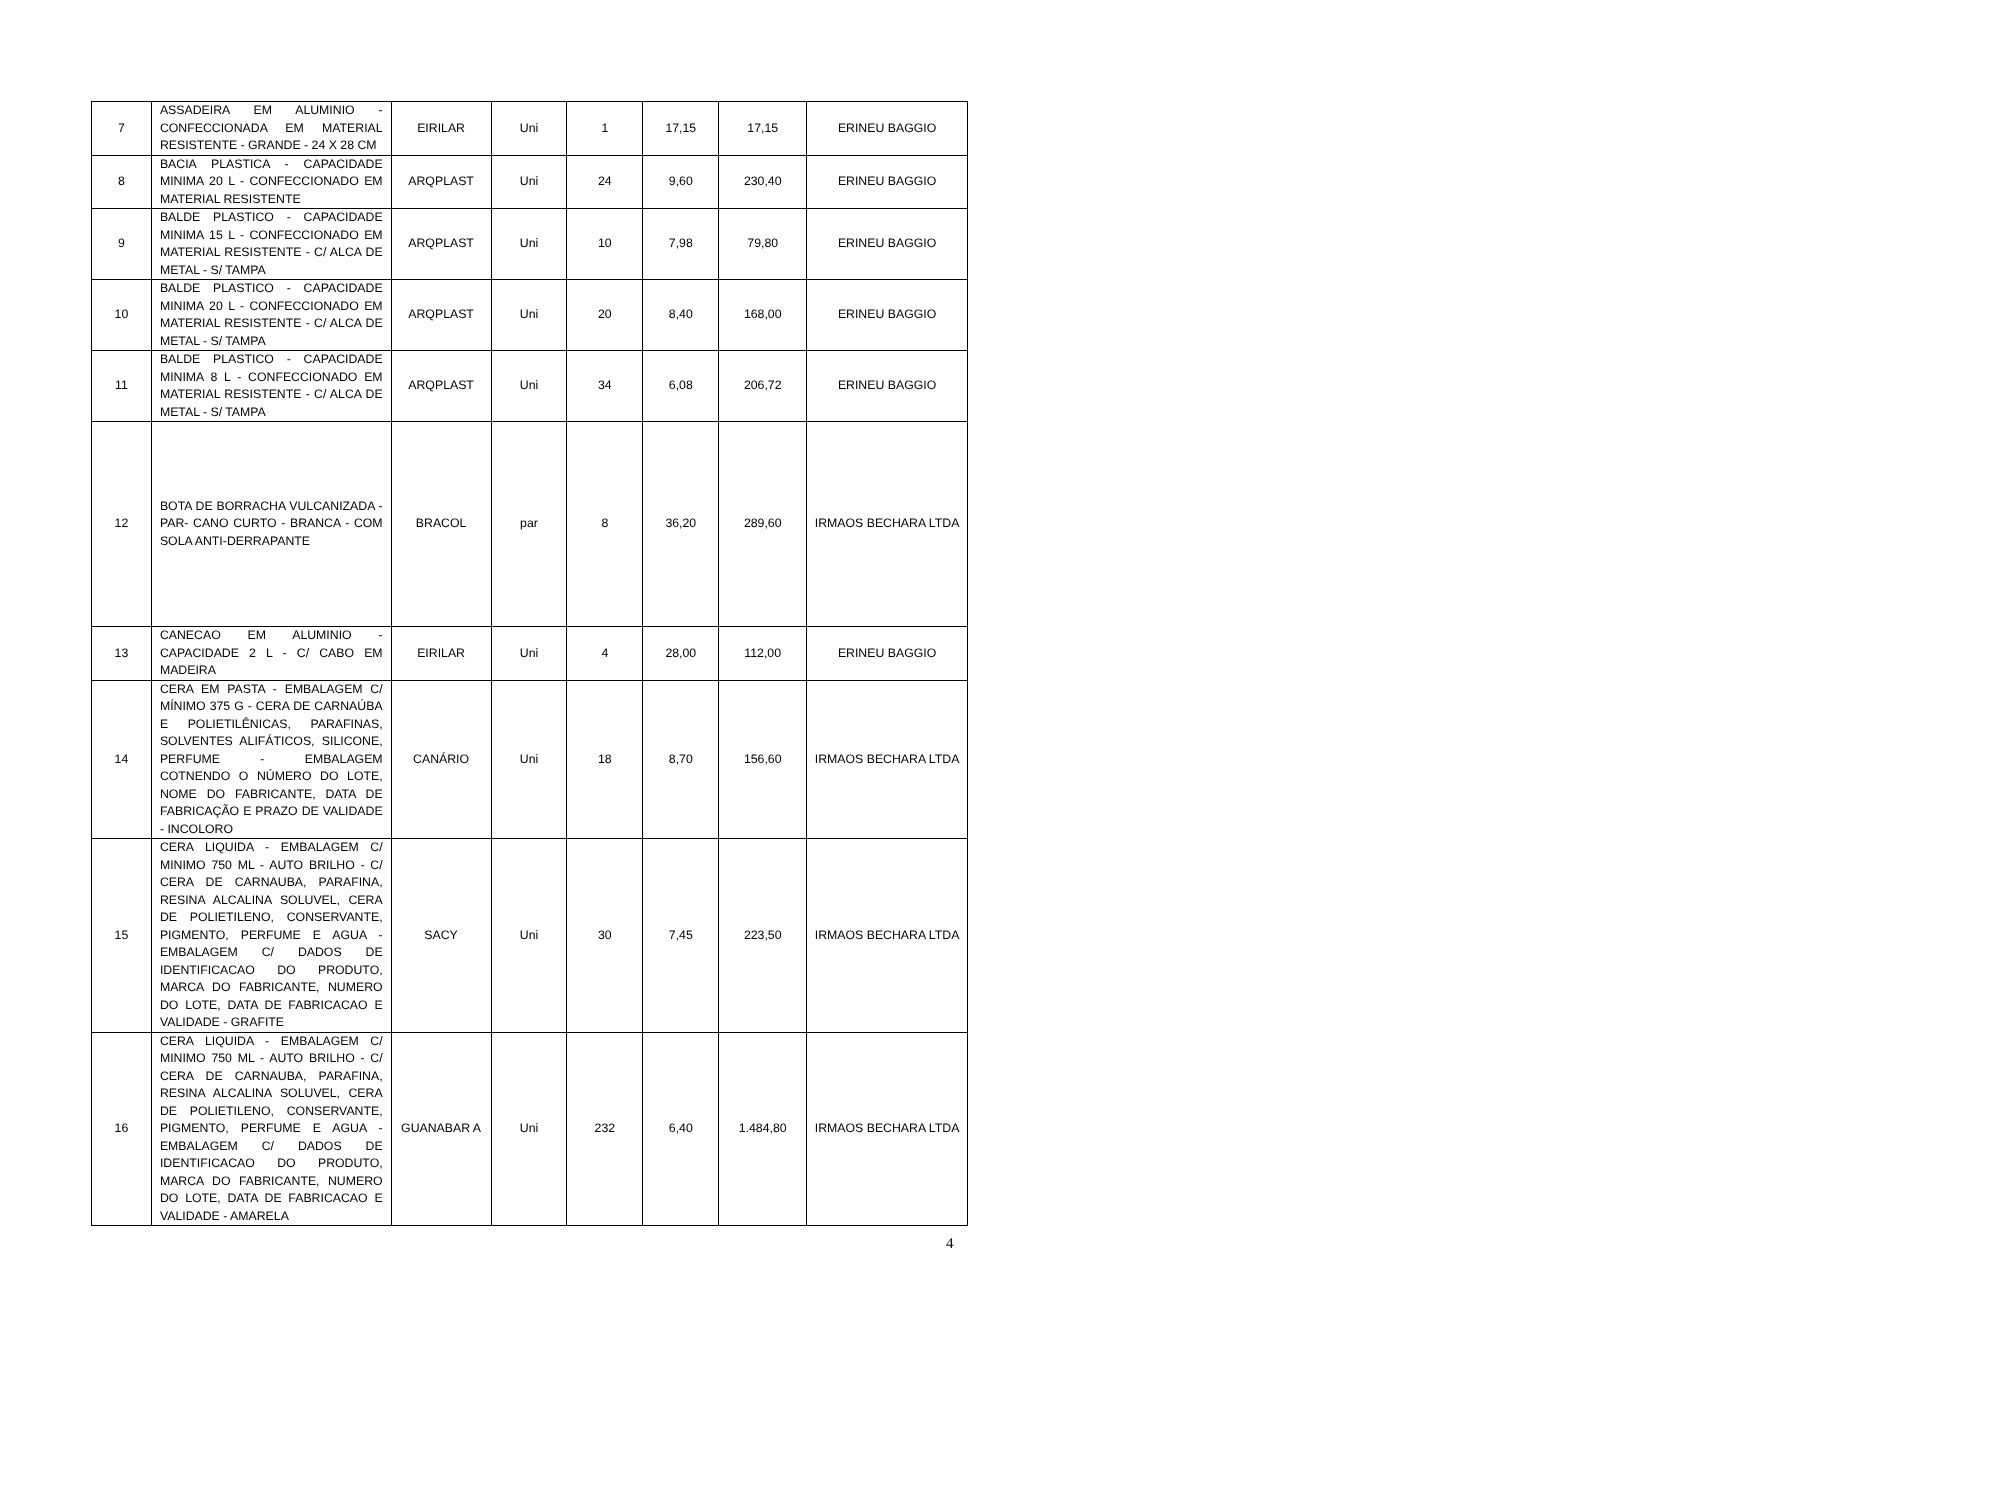| 7 | ASSADEIRA EM ALUMINIO - CONFECCIONADA EM MATERIAL RESISTENTE - GRANDE - 24 X 28 CM | EIRILAR | Uni | 1 | 17,15 | 17,15 | ERINEU BAGGIO |
| 8 | BACIA PLASTICA - CAPACIDADE MINIMA 20 L - CONFECCIONADO EM MATERIAL RESISTENTE | ARQPLAST | Uni | 24 | 9,60 | 230,40 | ERINEU BAGGIO |
| 9 | BALDE PLASTICO - CAPACIDADE MINIMA 15 L - CONFECCIONADO EM MATERIAL RESISTENTE - C/ ALCA DE METAL - S/ TAMPA | ARQPLAST | Uni | 10 | 7,98 | 79,80 | ERINEU BAGGIO |
| 10 | BALDE PLASTICO - CAPACIDADE MINIMA 20 L - CONFECCIONADO EM MATERIAL RESISTENTE - C/ ALCA DE METAL - S/ TAMPA | ARQPLAST | Uni | 20 | 8,40 | 168,00 | ERINEU BAGGIO |
| 11 | BALDE PLASTICO - CAPACIDADE MINIMA 8 L - CONFECCIONADO EM MATERIAL RESISTENTE - C/ ALCA DE METAL - S/ TAMPA | ARQPLAST | Uni | 34 | 6,08 | 206,72 | ERINEU BAGGIO |
| 12 | BOTA DE BORRACHA VULCANIZADA - PAR- CANO CURTO - BRANCA - COM SOLA ANTI-DERRAPANTE | BRACOL | par | 8 | 36,20 | 289,60 | IRMAOS BECHARA LTDA |
| 13 | CANECAO EM ALUMINIO - CAPACIDADE 2 L - C/ CABO EM MADEIRA | EIRILAR | Uni | 4 | 28,00 | 112,00 | ERINEU BAGGIO |
| 14 | CERA EM PASTA - EMBALAGEM C/ MÍNIMO 375 G - CERA DE CARNAÚBA E POLIETILÊNICAS, PARAFINAS, SOLVENTES ALIFÁTICOS, SILICONE, PERFUME - EMBALAGEM COTNENDO O NÚMERO DO LOTE, NOME DO FABRICANTE, DATA DE FABRICAÇÃO E PRAZO DE VALIDADE - INCOLORO | CANÁRIO | Uni | 18 | 8,70 | 156,60 | IRMAOS BECHARA LTDA |
| 15 | CERA LIQUIDA - EMBALAGEM C/ MINIMO 750 ML - AUTO BRILHO - C/ CERA DE CARNAUBA, PARAFINA, RESINA ALCALINA SOLUVEL, CERA DE POLIETILENO, CONSERVANTE, PIGMENTO, PERFUME E AGUA - EMBALAGEM C/ DADOS DE IDENTIFICACAO DO PRODUTO, MARCA DO FABRICANTE, NUMERO DO LOTE, DATA DE FABRICACAO E VALIDADE - GRAFITE | SACY | Uni | 30 | 7,45 | 223,50 | IRMAOS BECHARA LTDA |
| 16 | CERA LIQUIDA - EMBALAGEM C/ MINIMO 750 ML - AUTO BRILHO - C/ CERA DE CARNAUBA, PARAFINA, RESINA ALCALINA SOLUVEL, CERA DE POLIETILENO, CONSERVANTE, PIGMENTO, PERFUME E AGUA - EMBALAGEM C/ DADOS DE IDENTIFICACAO DO PRODUTO, MARCA DO FABRICANTE, NUMERO DO LOTE, DATA DE FABRICACAO E VALIDADE - AMARELA | GUANABAR A | Uni | 232 | 6,40 | 1.484,80 | IRMAOS BECHARA LTDA |
4